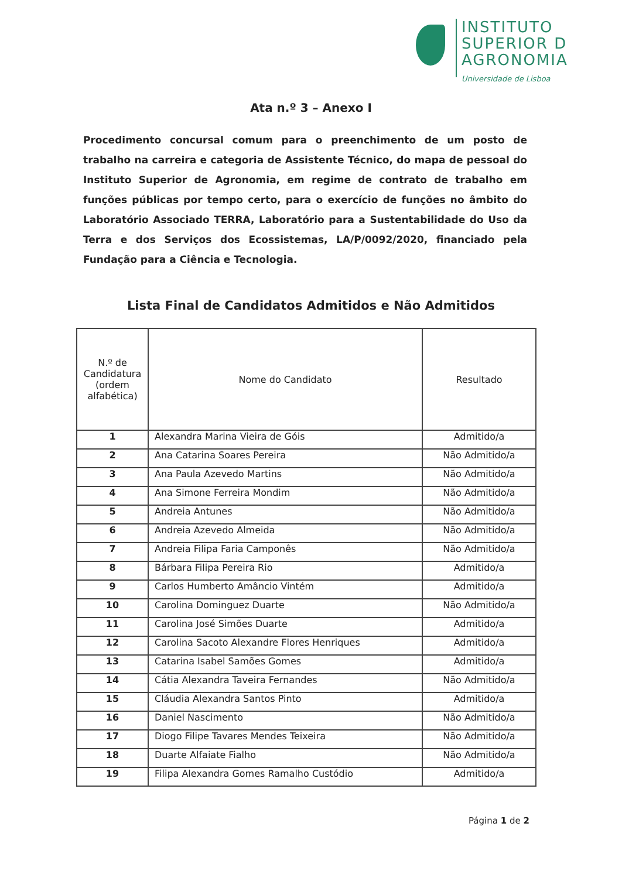INSTITUTO
SUPERIOR D
AGRONOMIA
Universidade de Lisboa
Ata n.º 3 – Anexo I
Procedimento concursal comum para o preenchimento de um posto de trabalho na carreira e categoria de Assistente Técnico, do mapa de pessoal do Instituto Superior de Agronomia, em regime de contrato de trabalho em funções públicas por tempo certo, para o exercício de funções no âmbito do Laboratório Associado TERRA, Laboratório para a Sustentabilidade do Uso da Terra e dos Serviços dos Ecossistemas, LA/P/0092/2020, financiado pela Fundação para a Ciência e Tecnologia.
Lista Final de Candidatos Admitidos e Não Admitidos
| N.º de Candidatura (ordem alfabética) | Nome do Candidato | Resultado |
| --- | --- | --- |
| 1 | Alexandra Marina Vieira de Góis | Admitido/a |
| 2 | Ana Catarina Soares Pereira | Não Admitido/a |
| 3 | Ana Paula Azevedo Martins | Não Admitido/a |
| 4 | Ana Simone Ferreira Mondim | Não Admitido/a |
| 5 | Andreia Antunes | Não Admitido/a |
| 6 | Andreia Azevedo Almeida | Não Admitido/a |
| 7 | Andreia Filipa Faria Camponês | Não Admitido/a |
| 8 | Bárbara Filipa Pereira Rio | Admitido/a |
| 9 | Carlos Humberto Amâncio Vintém | Admitido/a |
| 10 | Carolina Dominguez Duarte | Não Admitido/a |
| 11 | Carolina José Simões Duarte | Admitido/a |
| 12 | Carolina Sacoto Alexandre Flores Henriques | Admitido/a |
| 13 | Catarina Isabel Samões Gomes | Admitido/a |
| 14 | Cátia Alexandra Taveira Fernandes | Não Admitido/a |
| 15 | Cláudia Alexandra Santos Pinto | Admitido/a |
| 16 | Daniel Nascimento | Não Admitido/a |
| 17 | Diogo Filipe Tavares Mendes Teixeira | Não Admitido/a |
| 18 | Duarte Alfaiate Fialho | Não Admitido/a |
| 19 | Filipa Alexandra Gomes Ramalho Custódio | Admitido/a |
Página 1 de 2